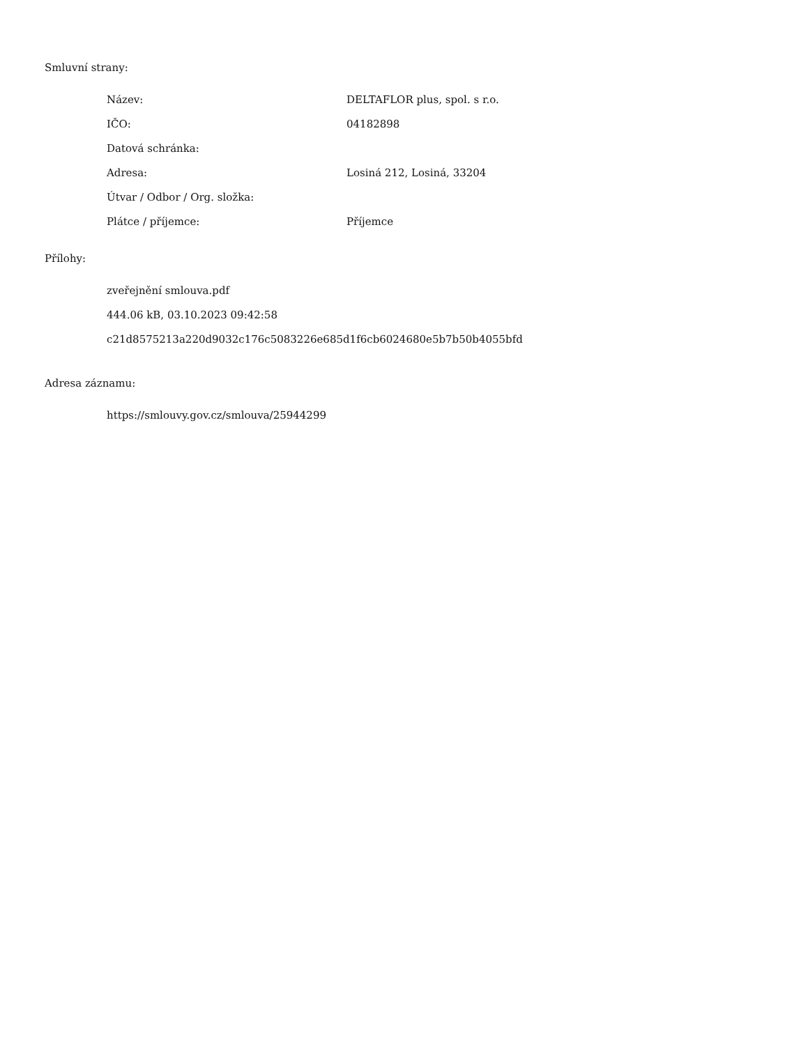Smluvní strany:
| Název: | DELTAFLOR plus, spol. s r.o. |
| IČO: | 04182898 |
| Datová schránka: | |
| Adresa: | Losiná 212, Losiná, 33204 |
| Útvar / Odbor / Org. složka: | |
| Plátce / příjemce: | Příjemce |
Přílohy:
zveřejnění smlouva.pdf
444.06 kB, 03.10.2023 09:42:58
c21d8575213a220d9032c176c5083226e685d1f6cb6024680e5b7b50b4055bfd
Adresa záznamu:
https://smlouvy.gov.cz/smlouva/25944299